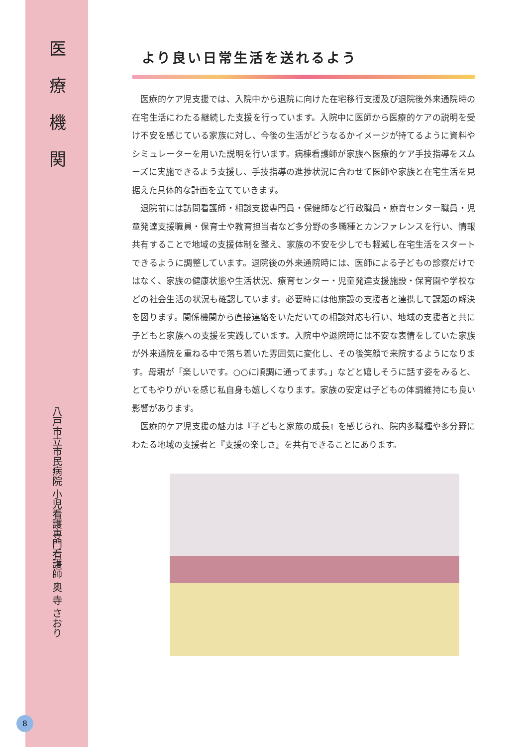医療機関
八戸市立市民病院 小児看護専門看護師 奥 寺 さおり
より良い日常生活を送れるよう
医療的ケア児支援では、入院中から退院に向けた在宅移行支援及び退院後外来通院時の在宅生活にわたる継続した支援を行っています。入院中に医師から医療的ケアの説明を受け不安を感じている家族に対し、今後の生活がどうなるかイメージが持てるように資料やシミュレーターを用いた説明を行います。病棟看護師が家族へ医療的ケア手技指導をスムーズに実施できるよう支援し、手技指導の進捗状況に合わせて医師や家族と在宅生活を見据えた具体的な計画を立てていきます。
退院前には訪問看護師・相談支援専門員・保健師など行政職員・療育センター職員・児童発達支援職員・保育士や教育担当者など多分野の多職種とカンファレンスを行い、情報共有することで地域の支援体制を整え、家族の不安を少しでも軽減し在宅生活をスタートできるように調整しています。退院後の外来通院時には、医師による子どもの診察だけではなく、家族の健康状態や生活状況、療育センター・児童発達支援施設・保育園や学校などの社会生活の状況も確認しています。必要時には他施設の支援者と連携して課題の解決を図ります。関係機関から直接連絡をいただいての相談対応も行い、地域の支援者と共に子どもと家族への支援を実践しています。入院中や退院時には不安な表情をしていた家族が外来通院を重ねる中で落ち着いた雰囲気に変化し、その後笑顔で来院するようになります。母親が「楽しいです。○○に順調に通ってます。」などと嬉しそうに話す姿をみると、とてもやりがいを感じ私自身も嬉しくなります。家族の安定は子どもの体調維持にも良い影響があります。
医療的ケア児支援の魅力は『子どもと家族の成長』を感じられ、院内多職種や多分野にわたる地域の支援者と『支援の楽しさ』を共有できることにあります。
8